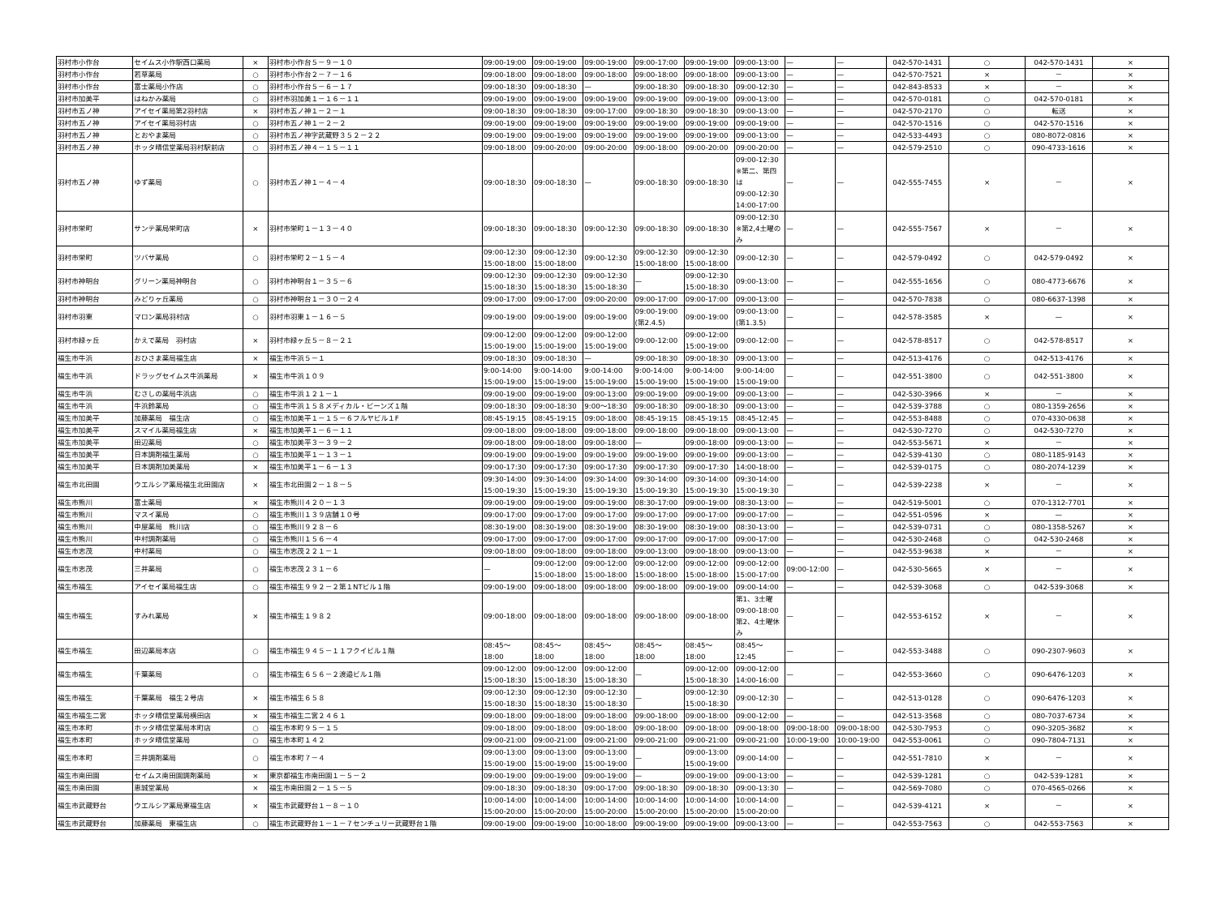| 羽村市小作台 | セイムス小作駅西口薬局 | × | 羽村市小作台５－９－１０ | 09:00-19:00 | 09:00-19:00 | 09:00-19:00 | 09:00-17:00 | 09:00-19:00 | 09:00-13:00 | — | — | 042-570-1431 | ○ | 042-570-1431 | × |
| 羽村市小作台 | 若草薬局 | ○ | 羽村市小作台２－７－１６ | 09:00-18:00 | 09:00-18:00 | 09:00-18:00 | 09:00-18:00 | 09:00-18:00 | 09:00-13:00 | — | — | 042-570-7521 | × | － | × |
| 羽村市小作台 | 富士薬局小作店 | ○ | 羽村市小作台５－６－１７ | 09:00-18:30 | 09:00-18:30 | — | 09:00-18:30 | 09:00-18:30 | 09:00-12:30 | — | — | 042-843-8533 | × | － | × |
| 羽村市加美平 | はねかみ薬局 | ○ | 羽村市羽加美１－１６－１１ | 09:00-19:00 | 09:00-19:00 | 09:00-19:00 | 09:00-19:00 | 09:00-19:00 | 09:00-13:00 | — | — | 042-570-0181 | ○ | 042-570-0181 | × |
| 羽村市五ノ神 | アイセイ薬局第2羽村店 | × | 羽村市五ノ神１－２－１ | 09:00-18:30 | 09:00-18:30 | 09:00-17:00 | 09:00-18:30 | 09:00-18:30 | 09:00-13:00 | — | — | 042-570-2170 | ○ | 転送 | × |
| 羽村市五ノ神 | アイセイ薬局羽村店 | ○ | 羽村市五ノ神１－２－２ | 09:00-19:00 | 09:00-19:00 | 09:00-19:00 | 09:00-19:00 | 09:00-19:00 | 09:00-19:00 | — | — | 042-570-1516 | ○ | 042-570-1516 | × |
| 羽村市五ノ神 | とおやま薬局 | ○ | 羽村市五ノ神字武蔵野３５２－２２ | 09:00-19:00 | 09:00-19:00 | 09:00-19:00 | 09:00-19:00 | 09:00-19:00 | 09:00-13:00 | — | — | 042-533-4493 | ○ | 080-8072-0816 | × |
| 羽村市五ノ神 | ホッタ晴信堂薬局羽村駅前店 | ○ | 羽村市五ノ神４－１５－１１ | 09:00-18:00 | 09:00-20:00 | 09:00-20:00 | 09:00-18:00 | 09:00-20:00 | 09:00-20:00 | — | — | 042-579-2510 | ○ | 090-4733-1616 | × |
| 羽村市五ノ神 | ゆず薬局 | ○ | 羽村市五ノ神１－４－４ | 09:00-18:30 | 09:00-18:30 | — | 09:00-18:30 | 09:00-18:30 | 09:00-12:30 ※第二、第四 は 09:00-12:30 14:00-17:00 | — | — | 042-555-7455 | × | － | × |
| 羽村市栄町 | サンテ薬局栄町店 | × | 羽村市栄町１－１３－４０ | 09:00-18:30 | 09:00-18:30 | 09:00-12:30 | 09:00-18:30 | 09:00-18:30 | 09:00-12:30 ※第2,4土曜の み | — | — | 042-555-7567 | × | － | × |
| 羽村市栄町 | ツバサ薬局 | ○ | 羽村市栄町２－１５－４ | 09:00-12:30 15:00-18:00 | 09:00-12:30 15:00-18:00 | 09:00-12:30 | 09:00-12:30 15:00-18:00 | 09:00-12:30 15:00-18:00 | 09:00-12:30 | — | — | 042-579-0492 | ○ | 042-579-0492 | × |
| 羽村市神明台 | グリーン薬局神明台 | ○ | 羽村市神明台１－３５－６ | 09:00-12:30 15:00-18:30 | 09:00-12:30 15:00-18:30 | 09:00-12:30 15:00-18:30 | — | 09:00-12:30 15:00-18:30 | 09:00-13:00 | — | — | 042-555-1656 | ○ | 080-4773-6676 | × |
| 羽村市神明台 | みどりヶ丘薬局 | ○ | 羽村市神明台１－３０－２４ | 09:00-17:00 | 09:00-17:00 | 09:00-20:00 | 09:00-17:00 | 09:00-17:00 | 09:00-13:00 | — | — | 042-570-7838 | ○ | 080-6637-1398 | × |
| 羽村市羽東 | マロン薬局羽村店 | ○ | 羽村市羽東１－１６－５ | 09:00-19:00 | 09:00-19:00 | 09:00-19:00 | 09:00-19:00 (第2.4.5) | 09:00-19:00 | 09:00-13:00 (第1.3.5) | — | — | 042-578-3585 | × | — | × |
| 羽村市緑ヶ丘 | かえで薬局 羽村店 | × | 羽村市緑ヶ丘５－８－２１ | 09:00-12:00 15:00-19:00 | 09:00-12:00 15:00-19:00 | 09:00-12:00 15:00-19:00 | 09:00-12:00 | 09:00-12:00 15:00-19:00 | 09:00-12:00 | — | — | 042-578-8517 | ○ | 042-578-8517 | × |
| 福生市牛浜 | おひさま薬局福生店 | × | 福生市牛浜５－１ | 09:00-18:30 | 09:00-18:30 | — | 09:00-18:30 | 09:00-18:30 | 09:00-13:00 | — | — | 042-513-4176 | ○ | 042-513-4176 | × |
| 福生市牛浜 | ドラッグセイムス牛浜薬局 | × | 福生市牛浜１０９ | 9:00-14:00 15:00-19:00 | 9:00-14:00 15:00-19:00 | 9:00-14:00 15:00-19:00 | 9:00-14:00 15:00-19:00 | 9:00-14:00 15:00-19:00 | 9:00-14:00 15:00-19:00 | — | — | 042-551-3800 | ○ | 042-551-3800 | × |
| 福生市牛浜 | むさしの薬局牛浜店 | ○ | 福生市牛浜１２１－１ | 09:00-19:00 | 09:00-19:00 | 09:00-13:00 | 09:00-19:00 | 09:00-19:00 | 09:00-13:00 | — | — | 042-530-3966 | × | － | × |
| 福生市牛浜 | 牛浜鈴薬局 | ○ | 福生市牛浜１５８メディカル・ビーンズ１階 | 09:00-18:30 | 09:00-18:30 | 9:00～18:30 | 09:00-18:30 | 09:00-18:30 | 09:00-13:00 | — | — | 042-539-3788 | ○ | 080-1359-2656 | × |
| 福生市加美平 | 加藤薬局 福生店 | ○ | 福生市加美平１－１５－６フルヤビル１F | 08:45-19:15 | 08:45-19:15 | 09:00-18:00 | 08:45-19:15 | 08:45-19:15 | 08:45-12:45 | — | — | 042-553-8488 | ○ | 070-4330-0638 | × |
| 福生市加美平 | スマイル薬局福生店 | × | 福生市加美平１－６－１１ | 09:00-18:00 | 09:00-18:00 | 09:00-18:00 | 09:00-18:00 | 09:00-18:00 | 09:00-13:00 | — | — | 042-530-7270 | ○ | 042-530-7270 | × |
| 福生市加美平 | 田辺薬局 | ○ | 福生市加美平３－３９－２ | 09:00-18:00 | 09:00-18:00 | 09:00-18:00 | — | 09:00-18:00 | 09:00-13:00 | — | — | 042-553-5671 | × | － | × |
| 福生市加美平 | 日本調剤福生薬局 | ○ | 福生市加美平１－１３－１ | 09:00-19:00 | 09:00-19:00 | 09:00-19:00 | 09:00-19:00 | 09:00-19:00 | 09:00-13:00 | — | — | 042-539-4130 | ○ | 080-1185-9143 | × |
| 福生市加美平 | 日本調剤加美薬局 | × | 福生市加美平１－６－１３ | 09:00-17:30 | 09:00-17:30 | 09:00-17:30 | 09:00-17:30 | 09:00-17:30 | 14:00-18:00 | — | — | 042-539-0175 | ○ | 080-2074-1239 | × |
| 福生市北田園 | ウエルシア薬局福生北田園店 | × | 福生市北田園２－１８－５ | 09:30-14:00 15:00-19:30 | 09:30-14:00 15:00-19:30 | 09:30-14:00 15:00-19:30 | 09:30-14:00 15:00-19:30 | 09:30-14:00 15:00-19:30 | 09:30-14:00 15:00-19:30 | — | — | 042-539-2238 | × | － | × |
| 福生市熊川 | 富士薬局 | × | 福生市熊川４２０－１３ | 09:00-19:00 | 09:00-19:00 | 09:00-19:00 | 08:30-17:00 | 09:00-19:00 | 08:30-13:00 | — | — | 042-519-5001 | ○ | 070-1312-7701 | × |
| 福生市熊川 | マスイ薬局 | ○ | 福生市熊川１３９店舗１０号 | 09:00-17:00 | 09:00-17:00 | 09:00-17:00 | 09:00-17:00 | 09:00-17:00 | 09:00-17:00 | — | — | 042-551-0596 | × | — | × |
| 福生市熊川 | 中屋薬局 熊川店 | ○ | 福生市熊川９２８－６ | 08:30-19:00 | 08:30-19:00 | 08:30-19:00 | 08:30-19:00 | 08:30-19:00 | 08:30-13:00 | — | — | 042-539-0731 | ○ | 080-1358-5267 | × |
| 福生市熊川 | 中村調剤薬局 | ○ | 福生市熊川１５６－４ | 09:00-17:00 | 09:00-17:00 | 09:00-17:00 | 09:00-17:00 | 09:00-17:00 | 09:00-17:00 | — | — | 042-530-2468 | ○ | 042-530-2468 | × |
| 福生市志茂 | 中村薬局 | ○ | 福生市志茂２２１－１ | 09:00-18:00 | 09:00-18:00 | 09:00-18:00 | 09:00-13:00 | 09:00-18:00 | 09:00-13:00 | — | — | 042-553-9638 | × | － | × |
| 福生市志茂 | 三井薬局 | ○ | 福生市志茂２３１－６ | — | 09:00-12:00 15:00-18:00 | 09:00-12:00 15:00-18:00 | 09:00-12:00 15:00-18:00 | 09:00-12:00 15:00-18:00 | 09:00-12:00 15:00-17:00 | 09:00-12:00 | — | 042-530-5665 | × | － | × |
| 福生市福生 | アイセイ薬局福生店 | ○ | 福生市福生９９２－２第１NTビル１階 | 09:00-19:00 | 09:00-18:00 | 09:00-18:00 | 09:00-18:00 | 09:00-19:00 | 09:00-14:00 | — | — | 042-539-3068 | ○ | 042-539-3068 | × |
| 福生市福生 | すみれ薬局 | × | 福生市福生１９８２ | 09:00-18:00 | 09:00-18:00 | 09:00-18:00 | 09:00-18:00 | 09:00-18:00 | 第1、3土曜 09:00-18:00 第2、4土曜休 み | — | — | 042-553-6152 | × | － | × |
| 福生市福生 | 田辺薬局本店 | ○ | 福生市福生９４５－１１フクイビル１階 | 08:45～ 18:00 | 08:45～ 18:00 | 08:45～ 18:00 | 08:45～ 18:00 | 08:45～ 18:00 | 08:45～ 12:45 | — | — | 042-553-3488 | ○ | 090-2307-9603 | × |
| 福生市福生 | 千葉薬局 | ○ | 福生市福生６５６－２渡邉ビル１階 | 09:00-12:00 15:00-18:30 | 09:00-12:00 15:00-18:30 | 09:00-12:00 15:00-18:30 | — | 09:00-12:00 15:00-18:30 | 09:00-12:00 14:00-16:00 | — | — | 042-553-3660 | ○ | 090-6476-1203 | × |
| 福生市福生 | 千葉薬局 福生２号店 | × | 福生市福生６５８ | 09:00-12:30 15:00-18:30 | 09:00-12:30 15:00-18:30 | 09:00-12:30 15:00-18:30 | — | 09:00-12:30 15:00-18:30 | 09:00-12:30 | — | — | 042-513-0128 | ○ | 090-6476-1203 | × |
| 福生市福生二宮 | ホッタ晴信堂薬局横田店 | × | 福生市福生二宮２４６１ | 09:00-18:00 | 09:00-18:00 | 09:00-18:00 | 09:00-18:00 | 09:00-18:00 | 09:00-12:00 | — | — | 042-513-3568 | ○ | 080-7037-6734 | × |
| 福生市本町 | ホッタ晴信堂薬局本町店 | ○ | 福生市本町９５－１５ | 09:00-18:00 | 09:00-18:00 | 09:00-18:00 | 09:00-18:00 | 09:00-18:00 | 09:00-18:00 | 09:00-18:00 | 09:00-18:00 | 042-530-7953 | ○ | 090-3205-3682 | × |
| 福生市本町 | ホッタ晴信堂薬局 | ○ | 福生市本町１４２ | 09:00-21:00 | 09:00-21:00 | 09:00-21:00 | 09:00-21:00 | 09:00-21:00 | 09:00-21:00 | 10:00-19:00 | 10:00-19:00 | 042-553-0061 | ○ | 090-7804-7131 | × |
| 福生市本町 | 三井調剤薬局 | ○ | 福生市本町７－４ | 09:00-13:00 15:00-19:00 | 09:00-13:00 15:00-19:00 | 09:00-13:00 15:00-19:00 | — | 09:00-13:00 15:00-19:00 | 09:00-14:00 | — | — | 042-551-7810 | × | － | × |
| 福生市南田園 | セイムス南田園調剤薬局 | × | 東京都福生市南田園１－５－２ | 09:00-19:00 | 09:00-19:00 | 09:00-19:00 | — | 09:00-19:00 | 09:00-13:00 | — | — | 042-539-1281 | ○ | 042-539-1281 | × |
| 福生市南田園 | 恵誠堂薬局 | × | 福生市南田園２－１５－５ | 09:00-18:30 | 09:00-18:30 | 09:00-17:00 | 09:00-18:30 | 09:00-18:30 | 09:00-13:30 | — | — | 042-569-7080 | ○ | 070-4565-0266 | × |
| 福生市武蔵野台 | ウエルシア薬局東福生店 | × | 福生市武蔵野台１－８－１０ | 10:00-14:00 15:00-20:00 | 10:00-14:00 15:00-20:00 | 10:00-14:00 15:00-20:00 | 10:00-14:00 15:00-20:00 | 10:00-14:00 15:00-20:00 | 10:00-14:00 15:00-20:00 | — | — | 042-539-4121 | × | － | × |
| 福生市武蔵野台 | 加藤薬局 東福生店 | ○ | 福生市武蔵野台１－１－７センチュリー武蔵野台１階 | 09:00-19:00 | 09:00-19:00 | 10:00-18:00 | 09:00-19:00 | 09:00-19:00 | 09:00-13:00 | — | — | 042-553-7563 | ○ | 042-553-7563 | × |